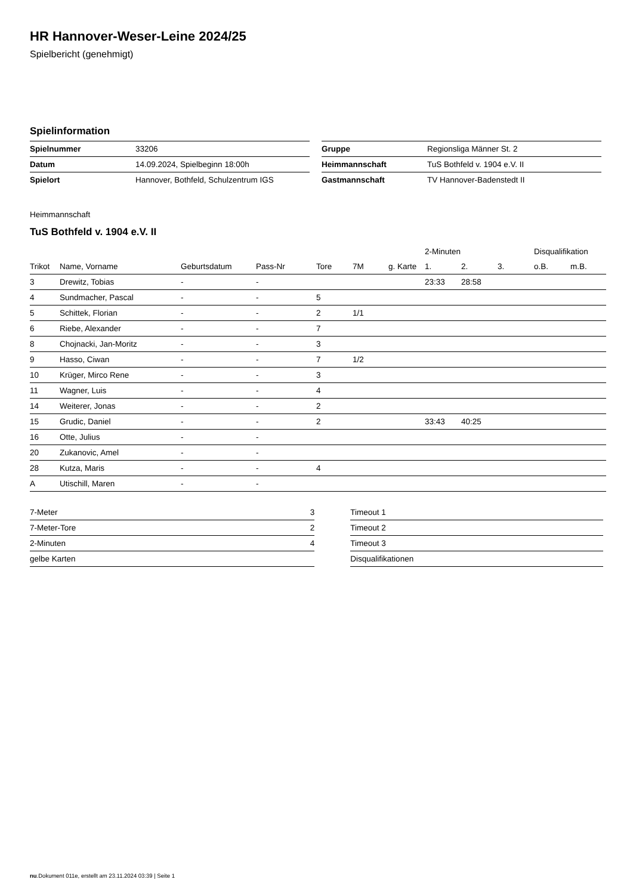HR Hannover-Weser-Leine 2024/25
Spielbericht (genehmigt)
Spielinformation
| Spielnummer | 33206 |
| Datum | 14.09.2024, Spielbeginn 18:00h |
| Spielort | Hannover, Bothfeld, Schulzentrum IGS |
| Gruppe | Regionsliga Männer St. 2 |
| Heimmannschaft | TuS Bothfeld v. 1904 e.V. II |
| Gastmannschaft | TV Hannover-Badenstedt II |
Heimmannschaft
TuS Bothfeld v. 1904 e.V. II
| | | | | | | | 2-Minuten | | | Disqualifikation | |
| --- | --- | --- | --- | --- | --- | --- | --- | --- | --- | --- | --- |
| Trikot | Name, Vorname | Geburtsdatum | Pass-Nr | Tore | 7M | g. Karte | 1. | 2. | 3. | o.B. | m.B. |
| 3 | Drewitz, Tobias | - | - | | | | 23:33 | 28:58 | | | |
| 4 | Sundmacher, Pascal | - | - | 5 | | | | | | | |
| 5 | Schittek, Florian | - | - | 2 | 1/1 | | | | | | |
| 6 | Riebe, Alexander | - | - | 7 | | | | | | | |
| 8 | Chojnacki, Jan-Moritz | - | - | 3 | | | | | | | |
| 9 | Hasso, Ciwan | - | - | 7 | 1/2 | | | | | | |
| 10 | Krüger, Mirco Rene | - | - | 3 | | | | | | | |
| 11 | Wagner, Luis | - | - | 4 | | | | | | | |
| 14 | Weiterer, Jonas | - | - | 2 | | | | | | | |
| 15 | Grudic, Daniel | - | - | 2 | | | 33:43 | 40:25 | | | |
| 16 | Otte, Julius | - | - | | | | | | | | |
| 20 | Zukanovic, Amel | - | - | | | | | | | | |
| 28 | Kutza, Maris | - | - | 4 | | | | | | | |
| A | Utischill, Maren | - | - | | | | | | | | |
| 7-Meter | 3 |
| 7-Meter-Tore | 2 |
| 2-Minuten | 4 |
| gelbe Karten | |
| Timeout 1 |
| Timeout 2 |
| Timeout 3 |
| Disqualifikationen |
nu.Dokument 011e, erstellt am 23.11.2024 03:39 | Seite 1